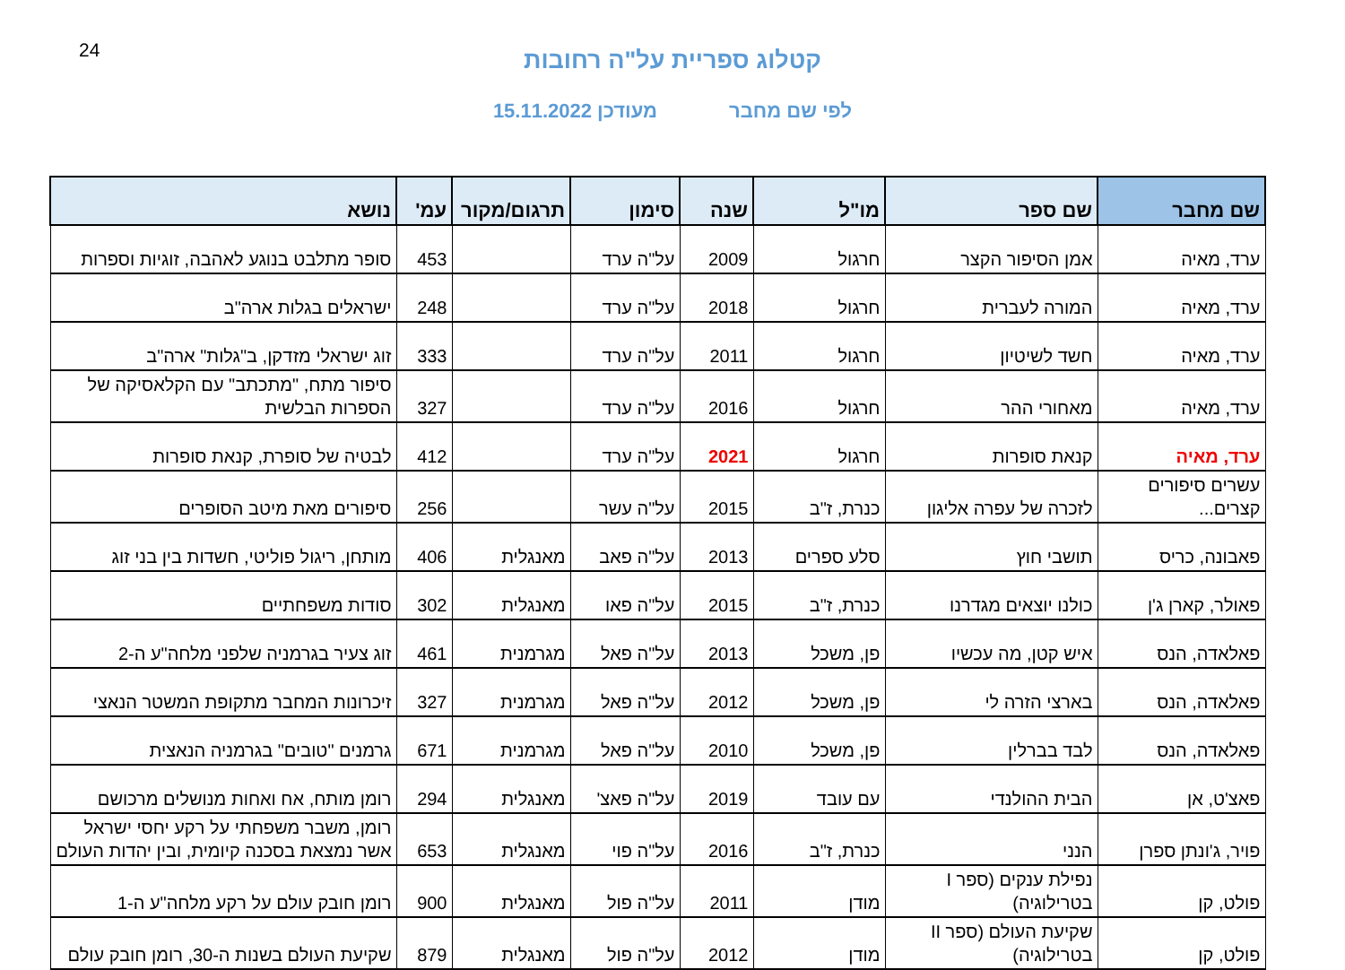24
קטלוג ספריית על"ה רחובות
לפי שם מחבר מעודכן 15.11.2022
| שם מחבר | שם ספר | מו"ל | שנה | סימון | תרגום/מקור | עמ' | נושא |
| --- | --- | --- | --- | --- | --- | --- | --- |
| ערד, מאיה | אמן הסיפור הקצר | חרגול | 2009 | על"ה ערד | | 453 | סופר מתלבט בנוגע לאהבה, זוגיות וספרות |
| ערד, מאיה | המורה לעברית | חרגול | 2018 | על"ה ערד | | 248 | ישראלים בגלות ארה"ב |
| ערד, מאיה | חשד לשיטיון | חרגול | 2011 | על"ה ערד | | 333 | זוג ישראלי מזדקן, ב"גלות" ארה"ב |
| ערד, מאיה | מאחורי ההר | חרגול | 2016 | על"ה ערד | | 327 | סיפור מתח, "מתכתב" עם הקלאסיקה של הספרות הבלשית |
| ערד, מאיה | קנאת סופרות | חרגול | 2021 | על"ה ערד | | 412 | לבטיה של סופרת, קנאת סופרות |
| עשרים סיפורים קצרים... | לזכרה של עפרה אליגון | כנרת, ז"ב | 2015 | על"ה עשר | | 256 | סיפורים מאת מיטב הסופרים |
| פאבונה, כריס | תושבי חוץ | סלע ספרים | 2013 | על"ה פאב | מאנגלית | 406 | מותחן, ריגול פוליטי, חשדות בין בני זוג |
| פאולר, קארן ג'ן | כולנו יוצאים מגדרנו | כנרת, ז"ב | 2015 | על"ה פאו | מאנגלית | 302 | סודות משפחתיים |
| פאלאדה, הנס | איש קטן, מה עכשיו | פן, משכל | 2013 | על"ה פאל | מגרמנית | 461 | זוג צעיר בגרמניה שלפני מלחה"ע ה-2 |
| פאלאדה, הנס | בארצי הזרה לי | פן, משכל | 2012 | על"ה פאל | מגרמנית | 327 | זיכרונות המחבר מתקופת המשטר הנאצי |
| פאלאדה, הנס | לבד בברלין | פן, משכל | 2010 | על"ה פאל | מגרמנית | 671 | גרמנים "טובים" בגרמניה הנאצית |
| פאצ'ט, אן | הבית ההולנדי | עם עובד | 2019 | על"ה פאצ' | מאנגלית | 294 | רומן מותח, אח ואחות מנושלים מרכושם |
| פויר, ג'ונתן ספרן | הנני | כנרת, ז"ב | 2016 | על"ה פוי | מאנגלית | 653 | רומן, משבר משפחתי על רקע יחסי ישראל אשר נמצאת בסכנה קיומית, ובין יהדות העולם |
| פולט, קן | נפילת ענקים (ספר I בטרילוגיה) | מודן | 2011 | על"ה פול | מאנגלית | 900 | רומן חובק עולם על רקע מלחה"ע ה-1 |
| פולט, קן | שקיעת העולם (ספר II בטרילוגיה) | מודן | 2012 | על"ה פול | מאנגלית | 879 | שקיעת העולם בשנות ה-30, רומן חובק עולם |